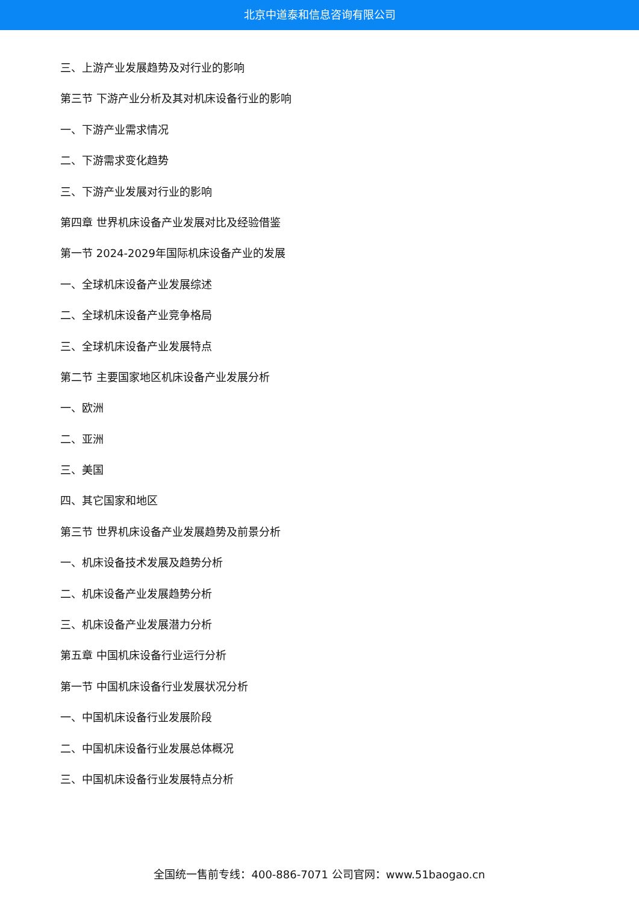北京中道泰和信息咨询有限公司
三、上游产业发展趋势及对行业的影响
第三节 下游产业分析及其对机床设备行业的影响
一、下游产业需求情况
二、下游需求变化趋势
三、下游产业发展对行业的影响
第四章 世界机床设备产业发展对比及经验借鉴
第一节 2024-2029年国际机床设备产业的发展
一、全球机床设备产业发展综述
二、全球机床设备产业竞争格局
三、全球机床设备产业发展特点
第二节 主要国家地区机床设备产业发展分析
一、欧洲
二、亚洲
三、美国
四、其它国家和地区
第三节 世界机床设备产业发展趋势及前景分析
一、机床设备技术发展及趋势分析
二、机床设备产业发展趋势分析
三、机床设备产业发展潜力分析
第五章 中国机床设备行业运行分析
第一节 中国机床设备行业发展状况分析
一、中国机床设备行业发展阶段
二、中国机床设备行业发展总体概况
三、中国机床设备行业发展特点分析
全国统一售前专线：400-886-7071 公司官网：www.51baogao.cn